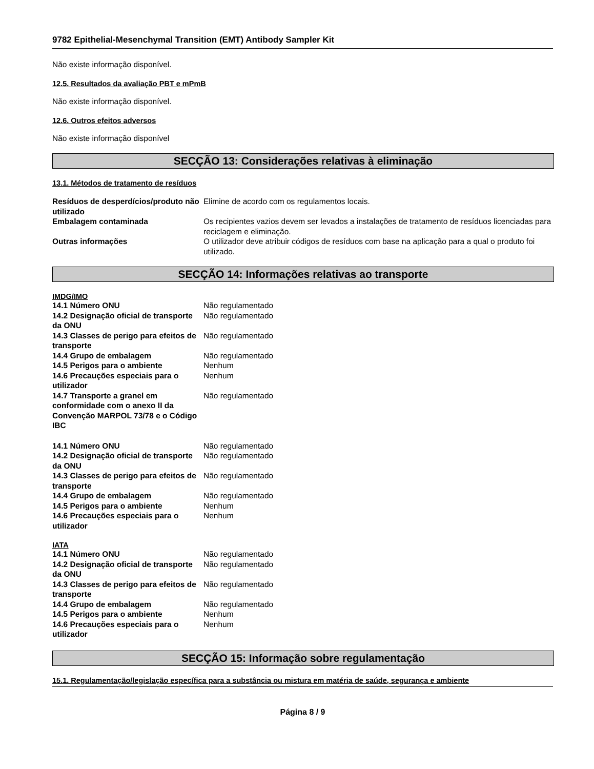9782 Epithelial-Mesenchymal Transition (EMT) Antibody Sampler Kit
Não existe informação disponível.
12.5. Resultados da avaliação PBT e mPmB
Não existe informação disponível.
12.6. Outros efeitos adversos
Não existe informação disponível
SECÇÃO 13: Considerações relativas à eliminação
13.1. Métodos de tratamento de resíduos
| Resíduos de desperdícios/produto não utilizado | Elimine de acordo com os regulamentos locais. |
| Embalagem contaminada | Os recipientes vazios devem ser levados a instalações de tratamento de resíduos licenciadas para reciclagem e eliminação. |
| Outras informações | O utilizador deve atribuir códigos de resíduos com base na aplicação para a qual o produto foi utilizado. |
SECÇÃO 14: Informações relativas ao transporte
IMDG/IMO
| 14.1 Número ONU | Não regulamentado |
| 14.2 Designação oficial de transporte da ONU | Não regulamentado |
| 14.3 Classes de perigo para efeitos de transporte | Não regulamentado |
| 14.4 Grupo de embalagem | Não regulamentado |
| 14.5 Perigos para o ambiente | Nenhum |
| 14.6 Precauções especiais para o utilizador | Nenhum |
| 14.7 Transporte a granel em conformidade com o anexo II da Convenção MARPOL 73/78 e o Código IBC | Não regulamentado |
| 14.1 Número ONU | Não regulamentado |
| 14.2 Designação oficial de transporte da ONU | Não regulamentado |
| 14.3 Classes de perigo para efeitos de transporte | Não regulamentado |
| 14.4 Grupo de embalagem | Não regulamentado |
| 14.5 Perigos para o ambiente | Nenhum |
| 14.6 Precauções especiais para o utilizador | Nenhum |
IATA
| 14.1 Número ONU | Não regulamentado |
| 14.2 Designação oficial de transporte da ONU | Não regulamentado |
| 14.3 Classes de perigo para efeitos de transporte | Não regulamentado |
| 14.4 Grupo de embalagem | Não regulamentado |
| 14.5 Perigos para o ambiente | Nenhum |
| 14.6 Precauções especiais para o utilizador | Nenhum |
SECÇÃO 15: Informação sobre regulamentação
15.1. Regulamentação/legislação específica para a substância ou mistura em matéria de saúde, segurança e ambiente
Página 8 / 9